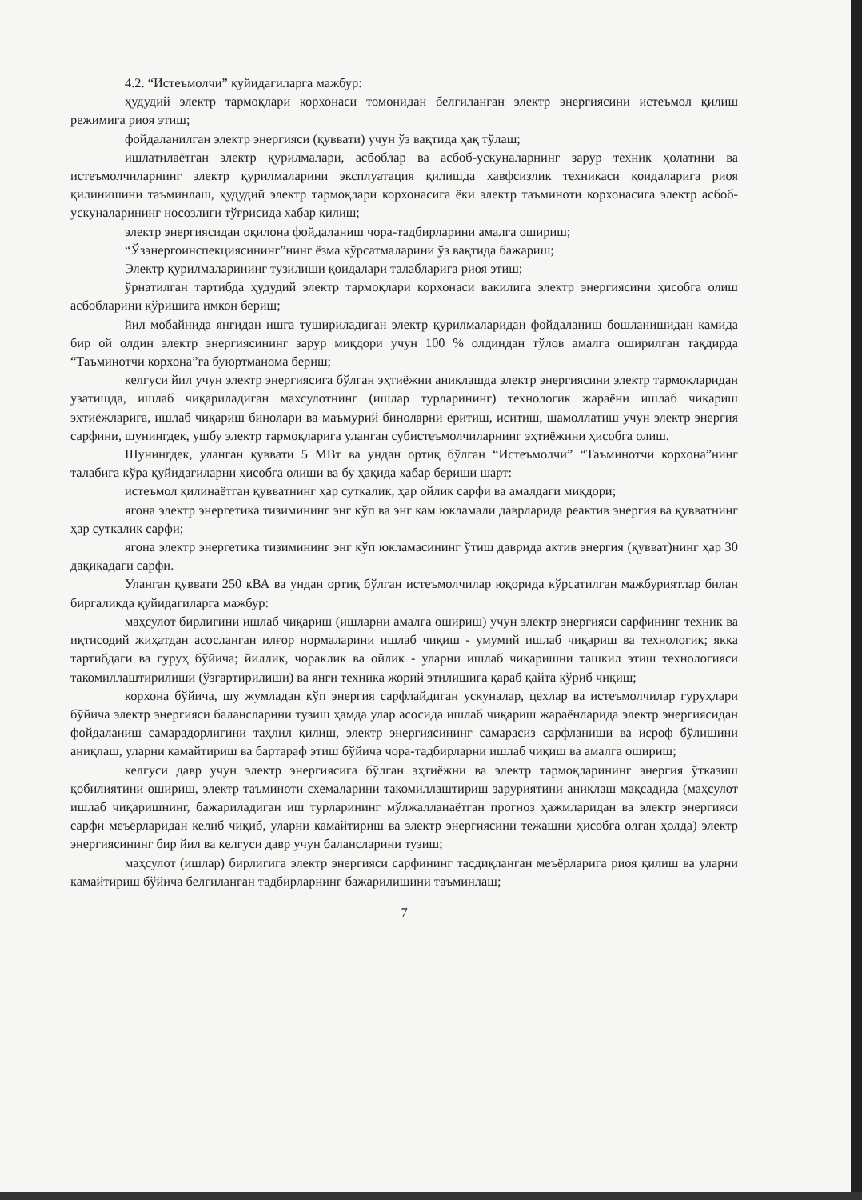4.2. “Истеъмолчи” қуйидагиларга мажбур:
ҳудудий электр тармоқлари корхонаси томонидан белгиланган электр энергиясини истеъмол қилиш режимига риоя этиш;
фойдаланилган электр энергияси (қуввати) учун ўз вақтида ҳақ тўлаш;
ишлатилаётган электр қурилмалари, асбоблар ва асбоб-ускуналарнинг зарур техник ҳолатини ва истеъмолчиларнинг электр қурилмаларини эксплуатация қилишда хавфсизлик техникаси қоидаларига риоя қилинишини таъминлаш, ҳудудий электр тармоқлари корхонасига ёки электр таъминоти корхонасига электр асбоб-ускуналарининг носозлиги тўғрисида хабар қилиш;
электр энергиясидан оқилона фойдаланиш чора-тадбирларини амалга ошириш;
“Ўзэнергоинспекциясининг”нинг ёзма кўрсатмаларини ўз вақтида бажариш;
Электр қурилмаларининг тузилиши қоидалари талабларига риоя этиш;
ўрнатилган тартибда ҳудудий электр тармоқлари корхонаси вакилига электр энергиясини ҳисобга олиш асбобларини кўришига имкон бериш;
йил мобайнида янгидан ишга тушириладиган электр қурилмаларидан фойдаланиш бошланишидан камида бир ой олдин электр энергиясининг зарур миқдори учун 100 % олдиндан тўлов амалга оширилган тақдирда “Таъминотчи корхона”га буюртманома бериш;
келгуси йил учун электр энергиясига бўлган эҳтиёжни аниқлашда электр энергиясини электр тармоқларидан узатишда, ишлаб чиқариладиган махсулотнинг (ишлар турларининг) технологик жараёни ишлаб чиқариш эҳтиёжларига, ишлаб чиқариш бинолари ва маъмурий биноларни ёритиш, иситиш, шамоллатиш учун электр энергия сарфини, шунингдек, ушбу электр тармоқларига уланган субистеъмолчиларнинг эҳтиёжини ҳисобга олиш.
Шунингдек, уланган қуввати 5 МВт ва ундан ортиқ бўлган “Истеъмолчи” “Таъминотчи корхона”нинг талабига кўра қуйидагиларни ҳисобга олиши ва бу ҳақида хабар бериши шарт:
истеъмол қилинаётган қувватнинг ҳар суткалик, ҳар ойлик сарфи ва амалдаги миқдори;
ягона электр энергетика тизимининг энг кўп ва энг кам юкламали даврларида реактив энергия ва қувватнинг ҳар суткалик сарфи;
ягона электр энергетика тизимининг энг кўп юкламасининг ўтиш даврида актив энергия (қувват)нинг ҳар 30 дақиқадаги сарфи.
Уланган қуввати 250 кВА ва ундан ортиқ бўлган истеъмолчилар юқорида кўрсатилган мажбуриятлар билан биргаликда қуйидагиларга мажбур:
маҳсулот бирлигини ишлаб чиқариш (ишларни амалга ошириш) учун электр энергияси сарфининг техник ва иқтисодий жиҳатдан асосланган илғор нормаларини ишлаб чиқиш - умумий ишлаб чиқариш ва технологик; якка тартибдаги ва гуруҳ бўйича; йиллик, чораклик ва ойлик - уларни ишлаб чиқаришни ташкил этиш технологияси такомиллаштирилиши (ўзгартирилиши) ва янги техника жорий этилишига қараб қайта кўриб чиқиш;
корхона бўйича, шу жумладан кўп энергия сарфлайдиган ускуналар, цехлар ва истеъмолчилар гуруҳлари бўйича электр энергияси балансларини тузиш ҳамда улар асосида ишлаб чиқариш жараёнларида электр энергиясидан фойдаланиш самарадорлигини таҳлил қилиш, электр энергиясининг самарасиз сарфланиши ва исроф бўлишини аниқлаш, уларни камайтириш ва бартараф этиш бўйича чора-тадбирларни ишлаб чиқиш ва амалга ошириш;
келгуси давр учун электр энергиясига бўлган эҳтиёжни ва электр тармоқларининг энергия ўтказиш қобилиятини ошириш, электр таъминоти схемаларини такомиллаштириш заруриятини аниқлаш мақсадида (маҳсулот ишлаб чиқаришнинг, бажариладиган иш турларининг мўлжалланаётган прогноз ҳажмларидан ва электр энергияси сарфи меъёрларидан келиб чиқиб, уларни камайтириш ва электр энергиясини тежашни ҳисобга олган ҳолда) электр энергиясининг бир йил ва келгуси давр учун балансларини тузиш;
маҳсулот (ишлар) бирлигига электр энергияси сарфининг тасдиқланган меъёрларига риоя қилиш ва уларни камайтириш бўйича белгиланган тадбирларнинг бажарилишини таъминлаш;
7